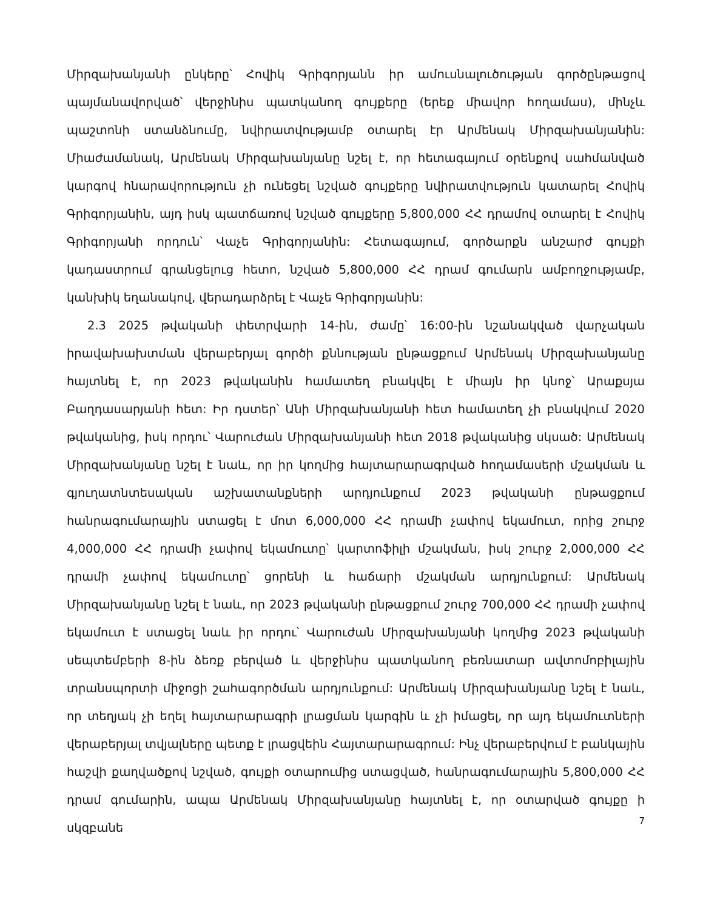Միրզախանյանի ընկերը՝ Հովիկ Գրիգորյանն իր ամուսնալուծության գործընթացով պայմանավորված՝ վերջինիս պատկանող գույքերը (երեք միավոր հողամաս), մինչև պաշտոնի ստանձնումը, նվիրատվությամբ օտարել էր Արմենակ Միրզախանյանին: Միաժամանակ, Արմենակ Միրզախանյանը նշել է, որ հետագայում օրենքով սահմանված կարգով հնարավորություն չի ունեցել նշված գույքերը նվիրատվություն կատարել Հովիկ Գրիգորյանին, այդ իսկ պատճառով նշված գույքերը 5,800,000 ՀՀ դրամով օտարել է Հովիկ Գրիգորյանի որդուն՝ Վաչե Գրիգորյանին: Հետագայում, գործարքն անշարժ գույքի կադաստրում գրանցելուց հետո, նշված 5,800,000 ՀՀ դրամ գումարն ամբողջությամբ, կանխիկ եղանակով, վերադարձրել է Վաչե Գրիգորյանին:
2.3 2025 թվականի փետրվարի 14-ին, ժամը՝ 16:00-ին նշանակված վարչական իրավախախտման վերաբերյալ գործի քննության ընթացքում Արմենակ Միրզախանյանը հայտնել է, որ 2023 թվականին համատեղ բնակվել է միայն իր կնոջ՝ Արաքսյա Բաղդասարյանի հետ: Իր դստեր՝ Անի Միրզախանյանի հետ համատեղ չի բնակվում 2020 թվականից, իսկ որդու՝ Վարուժան Միրզախանյանի հետ 2018 թվականից սկսած: Արմենակ Միրզախանյանը նշել է նաև, որ իր կողմից հայտարարագրված հողամասերի մշակման և գյուղատնտեսական աշխատանքների արդյունքում 2023 թվականի ընթացքում հանրագումարային ստացել է մոտ 6,000,000 ՀՀ դրամի չափով եկամուտ, որից շուրջ 4,000,000 ՀՀ դրամի չափով եկամուտը՝ կարտոֆիլի մշակման, իսկ շուրջ 2,000,000 ՀՀ դրամի չափով եկամուտը՝ ցորենի և հաճարի մշակման արդյունքում: Արմենակ Միրզախանյանը նշել է նաև, որ 2023 թվականի ընթացքում շուրջ 700,000 ՀՀ դրամի չափով եկամուտ է ստացել նաև իր որդու՝ Վարուժան Միրզախանյանի կողմից 2023 թվականի սեպտեմբերի 8-ին ձեռք բերված և վերջինիս պատկանող բեռնատար ավտոմոբիլային տրանսպորտի միջոցի շահագործման արդյունքում: Արմենակ Միրզախանյանը նշել է նաև, որ տեղյակ չի եղել հայտարարագրի լրացման կարգին և չի իմացել, որ այդ եկամուտների վերաբերյալ տվյալները պետք է լրացվեին Հայտարարագրում: Ինչ վերաբերվում է բանկային հաշվի քաղվածքով նշված, գույքի օտարումից ստացված, հանրագումարային 5,800,000 ՀՀ դրամ գումարին, ապա Արմենակ Միրզախանյանը հայտնել է, որ օտարված գույքը ի սկզբանե
7